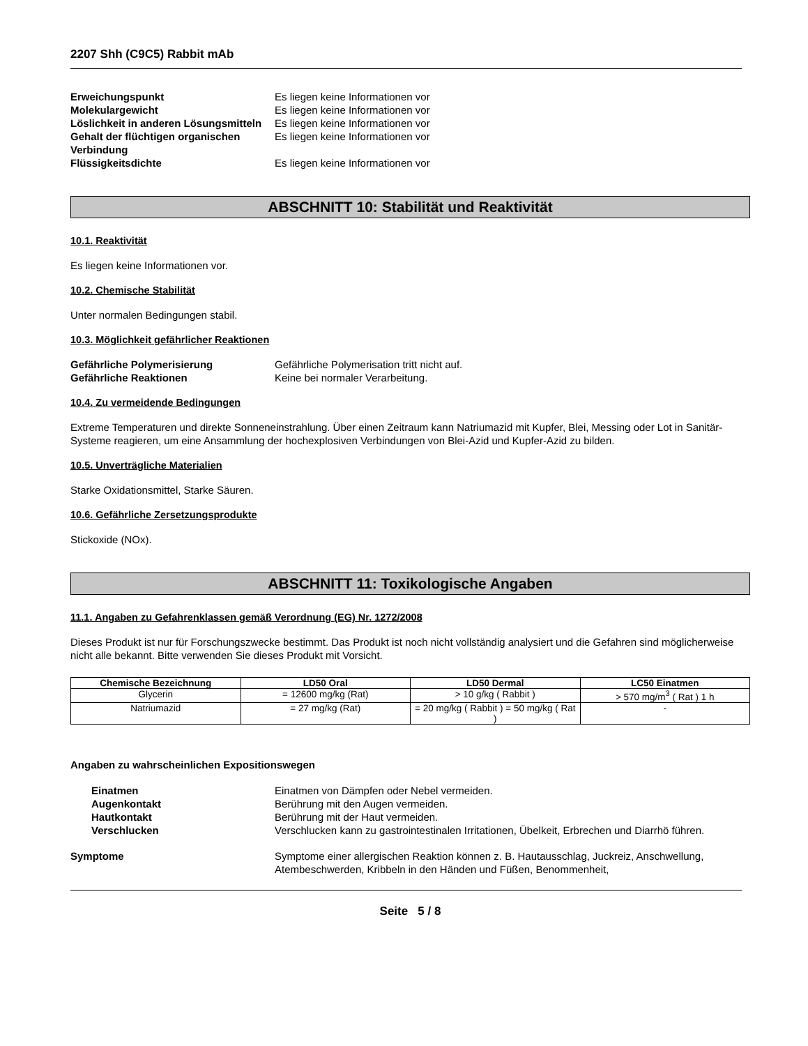2207 Shh (C9C5) Rabbit mAb
Erweichungspunkt Es liegen keine Informationen vor
Molekulargewicht Es liegen keine Informationen vor
Löslichkeit in anderen Lösungsmitteln
Es liegen keine Informationen vor
Gehalt der flüchtigen organischen Verbindung
Es liegen keine Informationen vor
Flüssigkeitsdichte Es liegen keine Informationen vor
ABSCHNITT 10: Stabilität und Reaktivität
10.1. Reaktivität
Es liegen keine Informationen vor.
10.2. Chemische Stabilität
Unter normalen Bedingungen stabil.
10.3. Möglichkeit gefährlicher Reaktionen
Gefährliche Polymerisierung Gefährliche Polymerisation tritt nicht auf.
Gefährliche Reaktionen Keine bei normaler Verarbeitung.
10.4. Zu vermeidende Bedingungen
Extreme Temperaturen und direkte Sonneneinstrahlung. Über einen Zeitraum kann Natriumazid mit Kupfer, Blei, Messing oder Lot in Sanitär-Systeme reagieren, um eine Ansammlung der hochexplosiven Verbindungen von Blei-Azid und Kupfer-Azid zu bilden.
10.5. Unverträgliche Materialien
Starke Oxidationsmittel, Starke Säuren.
10.6. Gefährliche Zersetzungsprodukte
Stickoxide (NOx).
ABSCHNITT 11: Toxikologische Angaben
11.1. Angaben zu Gefahrenklassen gemäß Verordnung (EG) Nr. 1272/2008
Dieses Produkt ist nur für Forschungszwecke bestimmt. Das Produkt ist noch nicht vollständig analysiert und die Gefahren sind möglicherweise nicht alle bekannt. Bitte verwenden Sie dieses Produkt mit Vorsicht.
| Chemische Bezeichnung | LD50 Oral | LD50 Dermal | LC50 Einatmen |
| --- | --- | --- | --- |
| Glycerin | = 12600 mg/kg (Rat) | > 10 g/kg ( Rabbit ) | > 570 mg/m<sup>3</sup> ( Rat ) 1 h |
| Natriumazid | = 27 mg/kg (Rat) | = 20 mg/kg ( Rabbit ) = 50 mg/kg ( Rat ) | - |
Angaben zu wahrscheinlichen Expositionswegen
Einatmen Einatmen von Dämpfen oder Nebel vermeiden.
Augenkontakt Berührung mit den Augen vermeiden.
Hautkontakt Berührung mit der Haut vermeiden.
Verschlucken Verschlucken kann zu gastrointestinalen Irritationen, Übelkeit, Erbrechen und Diarrhö führen.
Symptome Symptome einer allergischen Reaktion können z. B. Hautausschlag, Juckreiz, Anschwellung, Atembeschwerden, Kribbeln in den Händen und Füßen, Benommenheit,
Seite 5 / 8